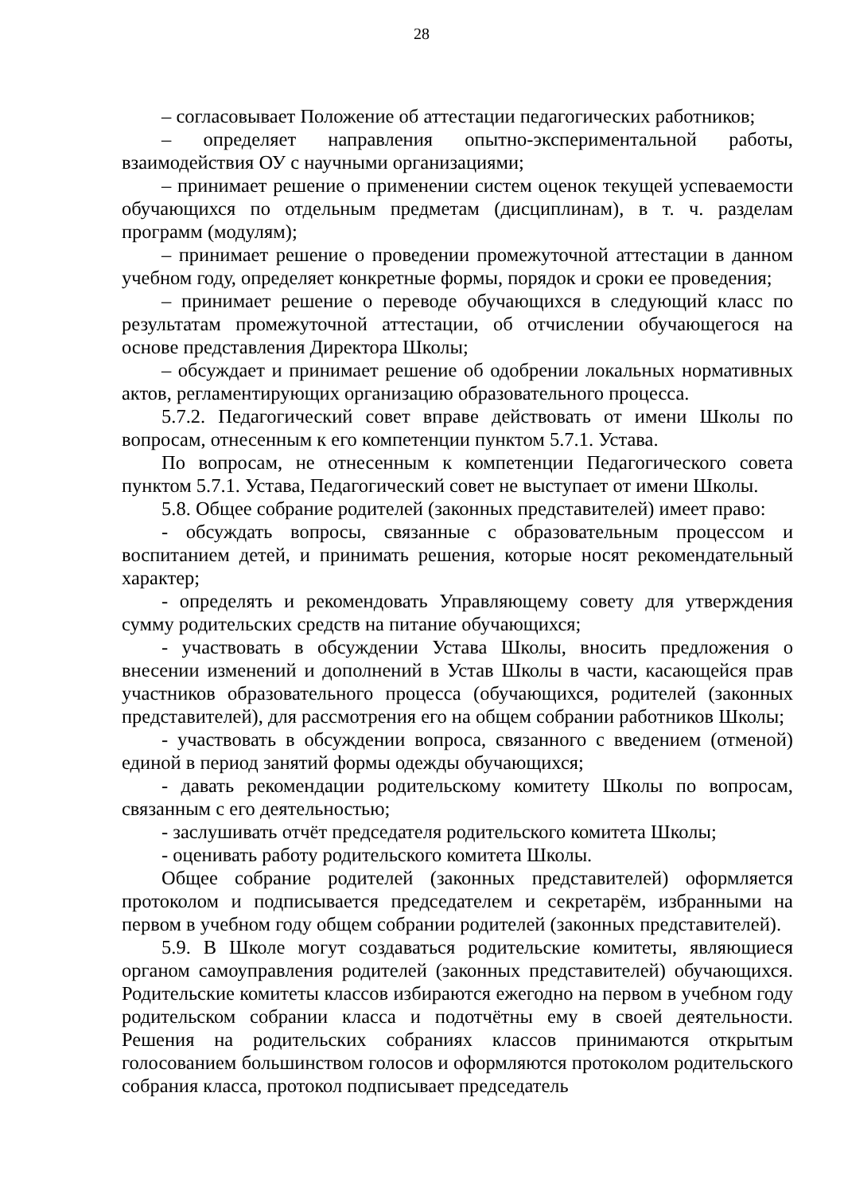28
– согласовывает Положение об аттестации педагогических работников;
– определяет направления опытно-экспериментальной работы, взаимодействия ОУ с научными организациями;
– принимает решение о применении систем оценок текущей успеваемости обучающихся по отдельным предметам (дисциплинам), в т. ч. разделам программ (модулям);
– принимает решение о проведении промежуточной аттестации в данном учебном году, определяет конкретные формы, порядок и сроки ее проведения;
– принимает решение о переводе обучающихся в следующий класс по результатам промежуточной аттестации, об отчислении обучающегося на основе представления Директора Школы;
– обсуждает и принимает решение об одобрении локальных нормативных актов, регламентирующих организацию образовательного процесса.
5.7.2. Педагогический совет вправе действовать от имени Школы по вопросам, отнесенным к его компетенции пунктом 5.7.1. Устава.
По вопросам, не отнесенным к компетенции Педагогического совета пунктом 5.7.1. Устава, Педагогический совет не выступает от имени Школы.
5.8. Общее собрание родителей (законных представителей) имеет право:
- обсуждать вопросы, связанные с образовательным процессом и воспитанием детей, и принимать решения, которые носят рекомендательный характер;
- определять и рекомендовать Управляющему совету для утверждения сумму родительских средств на питание обучающихся;
- участвовать в обсуждении Устава Школы, вносить предложения о внесении изменений и дополнений в Устав Школы в части, касающейся прав участников образовательного процесса (обучающихся, родителей (законных представителей), для рассмотрения его на общем собрании работников Школы;
- участвовать в обсуждении вопроса, связанного с введением (отменой) единой в период занятий формы одежды обучающихся;
- давать рекомендации родительскому комитету Школы по вопросам, связанным с его деятельностью;
- заслушивать отчёт председателя родительского комитета Школы;
- оценивать работу родительского комитета Школы.
Общее собрание родителей (законных представителей) оформляется протоколом и подписывается председателем и секретарём, избранными на первом в учебном году общем собрании родителей (законных представителей).
5.9. В Школе могут создаваться родительские комитеты, являющиеся органом самоуправления родителей (законных представителей) обучающихся. Родительские комитеты классов избираются ежегодно на первом в учебном году родительском собрании класса и подотчётны ему в своей деятельности. Решения на родительских собраниях классов принимаются открытым голосованием большинством голосов и оформляются протоколом родительского собрания класса, протокол подписывает председатель